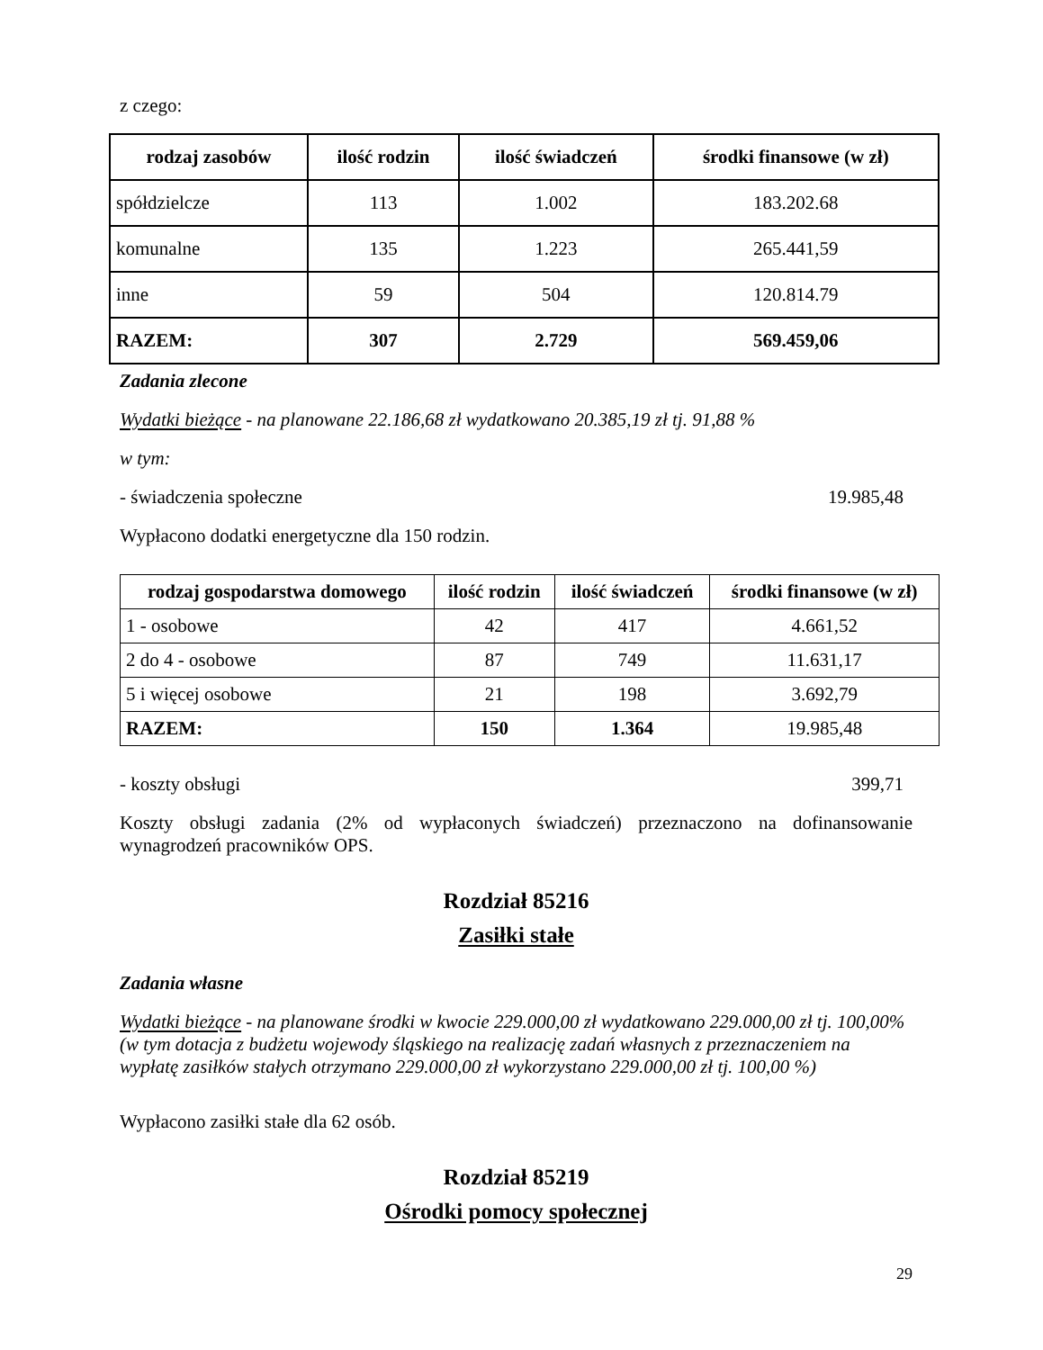z czego:
| rodzaj zasobów | ilość rodzin | ilość świadczeń | środki finansowe (w zł) |
| --- | --- | --- | --- |
| spółdzielcze | 113 | 1.002 | 183.202.68 |
| komunalne | 135 | 1.223 | 265.441,59 |
| inne | 59 | 504 | 120.814.79 |
| RAZEM: | 307 | 2.729 | 569.459,06 |
Zadania zlecone
Wydatki bieżące - na planowane 22.186,68 zł wydatkowano 20.385,19 zł tj. 91,88 %
w tym:
- świadczenia społeczne 19.985,48
Wypłacono dodatki energetyczne dla 150 rodzin.
| rodzaj gospodarstwa domowego | ilość rodzin | ilość świadczeń | środki finansowe (w zł) |
| --- | --- | --- | --- |
| 1 - osobowe | 42 | 417 | 4.661,52 |
| 2 do 4 - osobowe | 87 | 749 | 11.631,17 |
| 5 i więcej osobowe | 21 | 198 | 3.692,79 |
| RAZEM: | 150 | 1.364 | 19.985,48 |
- koszty obsługi 399,71
Koszty obsługi zadania (2% od wypłaconych świadczeń) przeznaczono na dofinansowanie wynagrodzeń pracowników OPS.
Rozdział 85216
Zasiłki stałe
Zadania własne
Wydatki bieżące - na planowane środki w kwocie 229.000,00 zł wydatkowano 229.000,00 zł tj. 100,00%
(w tym dotacja z budżetu wojewody śląskiego na realizację zadań własnych z przeznaczeniem na wypłatę zasiłków stałych otrzymano 229.000,00 zł wykorzystano 229.000,00 zł tj. 100,00 %)
Wypłacono zasiłki stałe dla 62 osób.
Rozdział 85219
Ośrodki pomocy społecznej
29